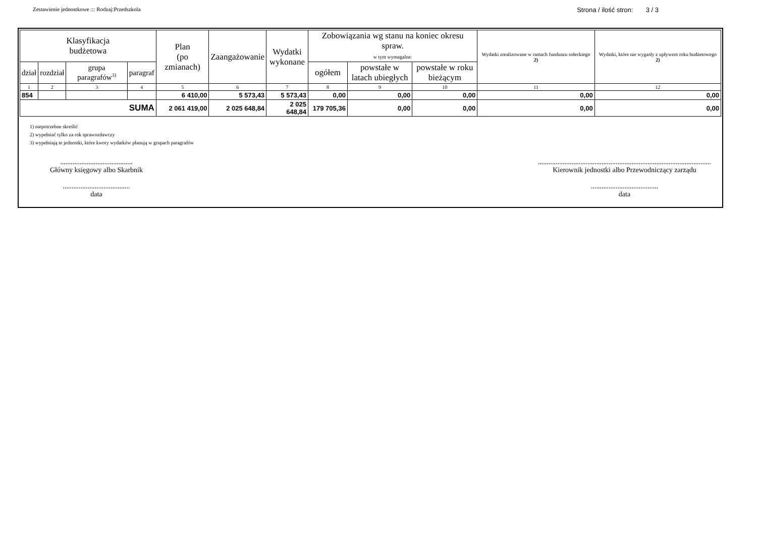Zestawienie jednostkowe ::: Rodzaj:Przedszkola Strona / ilość stron: 3 / 3
| Klasyfikacja budżetowa | | | | Plan (po zmianach) | Zaangażowanie | Wydatki wykonane | Zobowiązania wg stanu na koniec okresu spraw. w tym wymagalne: | | | Wydatki zrealizowane w ramach funduszu sołeckiego 2) | Wydatki, które nie wygasły z upływem roku budżetowego 2) |
| --- | --- | --- | --- | --- | --- | --- | --- | --- | --- | --- | --- |
| dział | rozdział | grupa paragrafów<sup>3)</sup> | paragraf | | | | ogółem | powstałe w latach ubiegłych | powstałe w roku bieżącym | | |
| 1 | 2 | 3 | 4 | 5 | 6 | 7 | 8 | 9 | 10 | 11 | 12 |
| 854 | | | | 6 410,00 | 5 573,43 | 5 573,43 | 0,00 | 0,00 | 0,00 | 0,00 | 0,00 |
| SUMA | | | | 2 061 419,00 | 2 025 648,84 | 2 025 648,84 | 179 705,36 | 0,00 | 0,00 | 0,00 | 0,00 |
1) niepotrzebne skreślić
2) wypełniać tylko za rok sprawozdawczy
3) wypełniają te jednostki, które kwoty wydatków planują w grupach paragrafów
.........................................
Główny księgowy albo Skarbnik
......................................
data
..................................................................................................
Kierownik jednostki albo Przewodniczący zarządu
......................................
data